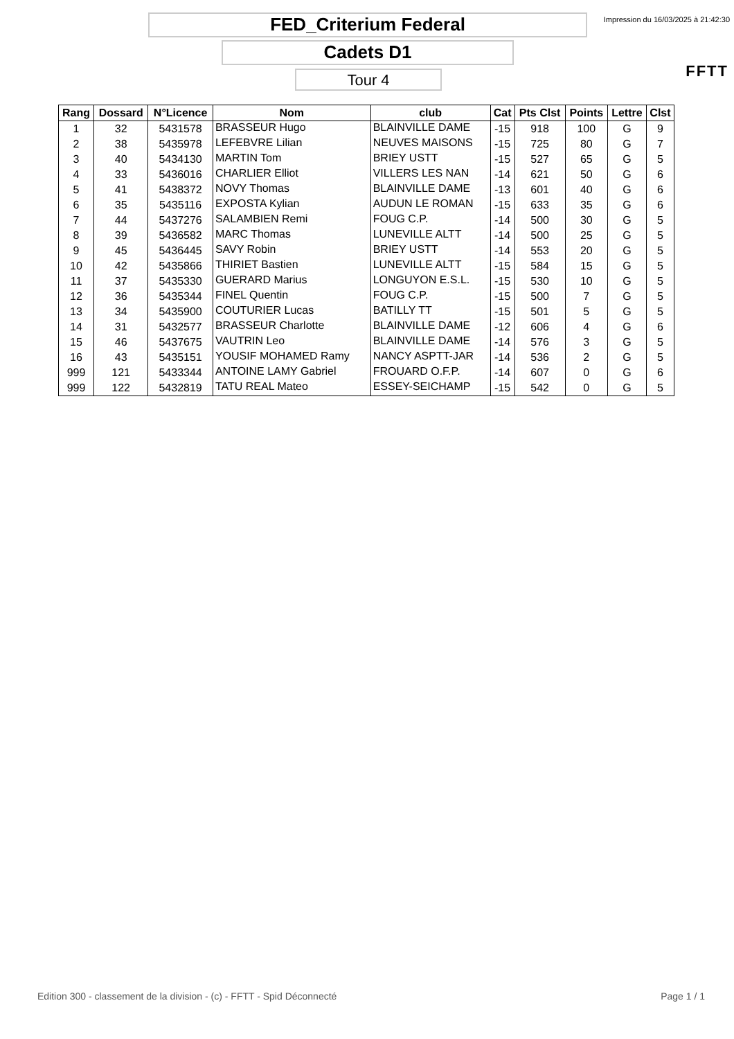FED_Criterium Federal
Cadets D1
Tour 4
Impression du 16/03/2025 à 21:42:30
FFTT
| Rang | Dossard | N°Licence | Nom | club | Cat | Pts Clst | Points | Lettre | Clst |
| --- | --- | --- | --- | --- | --- | --- | --- | --- | --- |
| 1 | 32 | 5431578 | BRASSEUR Hugo | BLAINVILLE DAME | -15 | 918 | 100 | G | 9 |
| 2 | 38 | 5435978 | LEFEBVRE Lilian | NEUVES MAISONS | -15 | 725 | 80 | G | 7 |
| 3 | 40 | 5434130 | MARTIN Tom | BRIEY USTT | -15 | 527 | 65 | G | 5 |
| 4 | 33 | 5436016 | CHARLIER Elliot | VILLERS LES NAN | -14 | 621 | 50 | G | 6 |
| 5 | 41 | 5438372 | NOVY Thomas | BLAINVILLE DAME | -13 | 601 | 40 | G | 6 |
| 6 | 35 | 5435116 | EXPOSTA Kylian | AUDUN LE ROMAN | -15 | 633 | 35 | G | 6 |
| 7 | 44 | 5437276 | SALAMBIEN Remi | FOUG C.P. | -14 | 500 | 30 | G | 5 |
| 8 | 39 | 5436582 | MARC Thomas | LUNEVILLE ALTT | -14 | 500 | 25 | G | 5 |
| 9 | 45 | 5436445 | SAVY Robin | BRIEY USTT | -14 | 553 | 20 | G | 5 |
| 10 | 42 | 5435866 | THIRIET Bastien | LUNEVILLE ALTT | -15 | 584 | 15 | G | 5 |
| 11 | 37 | 5435330 | GUERARD Marius | LONGUYON E.S.L. | -15 | 530 | 10 | G | 5 |
| 12 | 36 | 5435344 | FINEL Quentin | FOUG C.P. | -15 | 500 | 7 | G | 5 |
| 13 | 34 | 5435900 | COUTURIER Lucas | BATILLY TT | -15 | 501 | 5 | G | 5 |
| 14 | 31 | 5432577 | BRASSEUR Charlotte | BLAINVILLE DAME | -12 | 606 | 4 | G | 6 |
| 15 | 46 | 5437675 | VAUTRIN Leo | BLAINVILLE DAME | -14 | 576 | 3 | G | 5 |
| 16 | 43 | 5435151 | YOUSIF MOHAMED Ramy | NANCY ASPTT-JAR | -14 | 536 | 2 | G | 5 |
| 999 | 121 | 5433344 | ANTOINE LAMY Gabriel | FROUARD O.F.P. | -14 | 607 | 0 | G | 6 |
| 999 | 122 | 5432819 | TATU REAL Mateo | ESSEY-SEICHAMP | -15 | 542 | 0 | G | 5 |
Edition 300 - classement de la division - (c) - FFTT - Spid Déconnecté Page 1 / 1